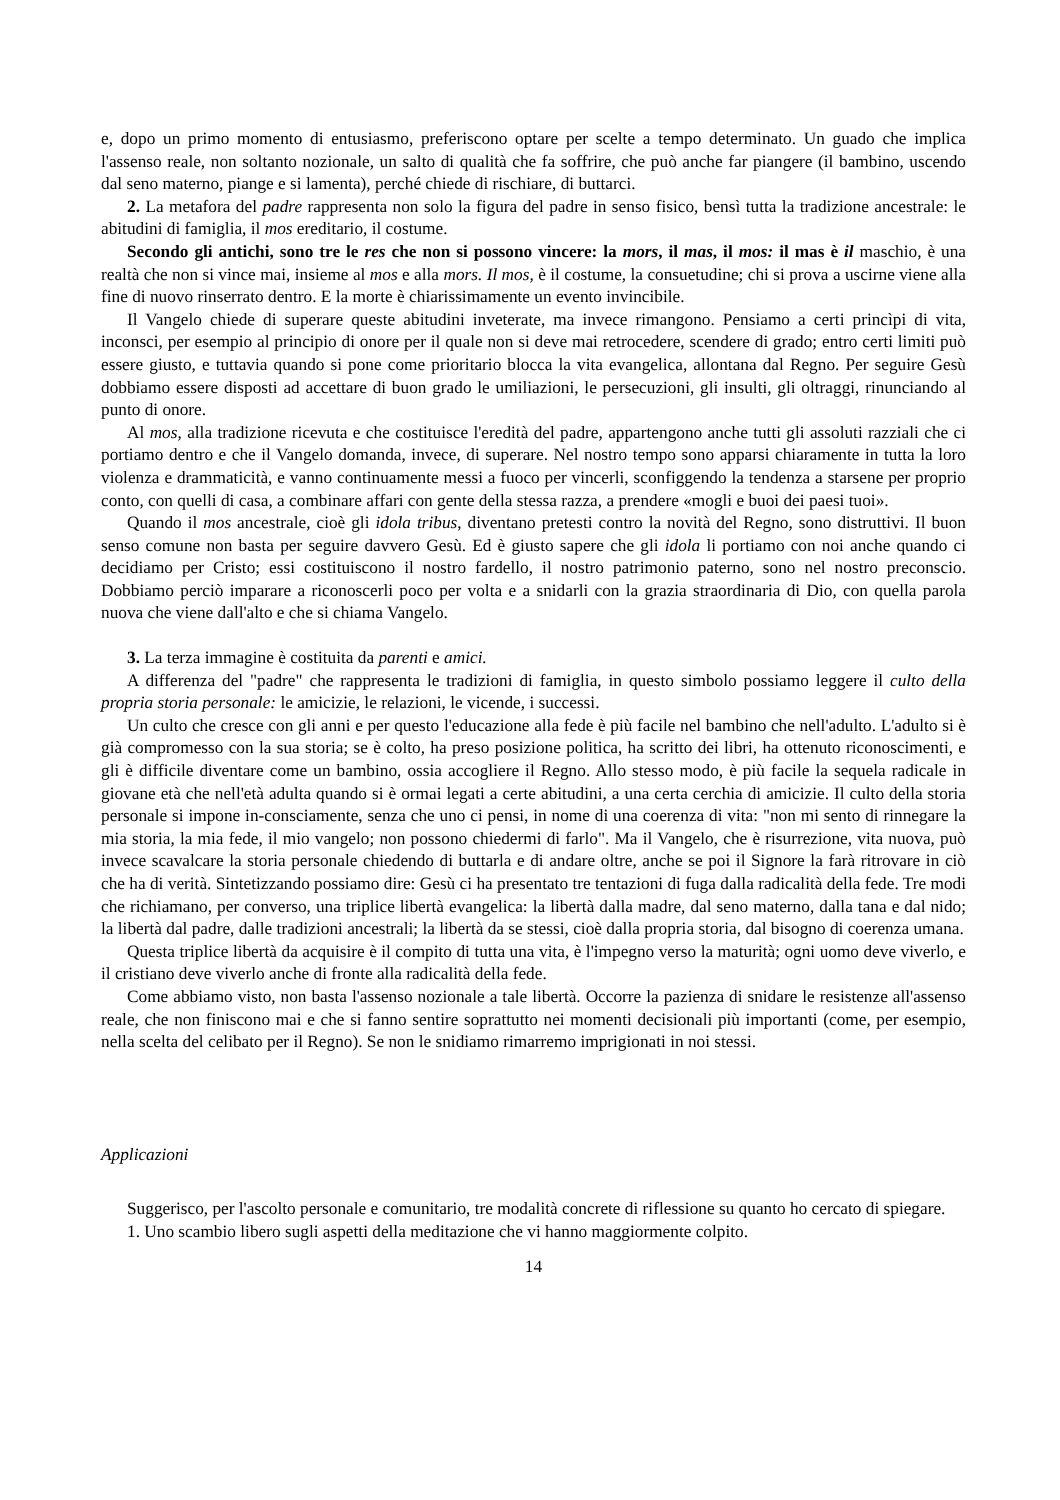e, dopo un primo momento di entusiasmo, preferiscono optare per scelte a tempo determinato. Un guado che implica l'assenso reale, non soltanto nozionale, un salto di qualità che fa soffrire, che può anche far piangere (il bambino, uscendo dal seno materno, piange e si lamenta), perché chiede di rischiare, di buttarci.
2. La metafora del padre rappresenta non solo la figura del padre in senso fisico, bensì tutta la tradizione ancestrale: le abitudini di famiglia, il mos ereditario, il costume.
Secondo gli antichi, sono tre le res che non si possono vincere: la mors, il mas, il mos: il mas è il maschio, è una realtà che non si vince mai, insieme al mos e alla mors. Il mos, è il costume, la consuetudine; chi si prova a uscirne viene alla fine di nuovo rinserrato dentro. E la morte è chiarissimamente un evento invincibile.
Il Vangelo chiede di superare queste abitudini inveterate, ma invece rimangono. Pensiamo a certi princìpi di vita, inconsci, per esempio al principio di onore per il quale non si deve mai retrocedere, scendere di grado; entro certi limiti può essere giusto, e tuttavia quando si pone come prioritario blocca la vita evangelica, allontana dal Regno. Per seguire Gesù dobbiamo essere disposti ad accettare di buon grado le umiliazioni, le persecuzioni, gli insulti, gli oltraggi, rinunciando al punto di onore.
Al mos, alla tradizione ricevuta e che costituisce l'eredità del padre, appartengono anche tutti gli assoluti razziali che ci portiamo dentro e che il Vangelo domanda, invece, di superare. Nel nostro tempo sono apparsi chiaramente in tutta la loro violenza e drammaticità, e vanno continuamente messi a fuoco per vincerli, sconfiggendo la tendenza a starsene per proprio conto, con quelli di casa, a combinare affari con gente della stessa razza, a prendere «mogli e buoi dei paesi tuoi».
Quando il mos ancestrale, cioè gli idola tribus, diventano pretesti contro la novità del Regno, sono distruttivi. Il buon senso comune non basta per seguire davvero Gesù. Ed è giusto sapere che gli idola li portiamo con noi anche quando ci decidiamo per Cristo; essi costituiscono il nostro fardello, il nostro patrimonio paterno, sono nel nostro preconscio. Dobbiamo perciò imparare a riconoscerli poco per volta e a snidarli con la grazia straordinaria di Dio, con quella parola nuova che viene dall'alto e che si chiama Vangelo.
3. La terza immagine è costituita da parenti e amici.
A differenza del "padre" che rappresenta le tradizioni di famiglia, in questo simbolo possiamo leggere il culto della propria storia personale: le amicizie, le relazioni, le vicende, i successi.
Un culto che cresce con gli anni e per questo l'educazione alla fede è più facile nel bambino che nell'adulto. L'adulto si è già compromesso con la sua storia; se è colto, ha preso posizione politica, ha scritto dei libri, ha ottenuto riconoscimenti, e gli è difficile diventare come un bambino, ossia accogliere il Regno. Allo stesso modo, è più facile la sequela radicale in giovane età che nell'età adulta quando si è ormai legati a certe abitudini, a una certa cerchia di amicizie. Il culto della storia personale si impone in-consciamente, senza che uno ci pensi, in nome di una coerenza di vita: "non mi sento di rinnegare la mia storia, la mia fede, il mio vangelo; non possono chiedermi di farlo". Ma il Vangelo, che è risurrezione, vita nuova, può invece scavalcare la storia personale chiedendo di buttarla e di andare oltre, anche se poi il Signore la farà ritrovare in ciò che ha di verità. Sintetizzando possiamo dire: Gesù ci ha presentato tre tentazioni di fuga dalla radicalità della fede. Tre modi che richiamano, per converso, una triplice libertà evangelica: la libertà dalla madre, dal seno materno, dalla tana e dal nido; la libertà dal padre, dalle tradizioni ancestrali; la libertà da se stessi, cioè dalla propria storia, dal bisogno di coerenza umana.
Questa triplice libertà da acquisire è il compito di tutta una vita, è l'impegno verso la maturità; ogni uomo deve viverlo, e il cristiano deve viverlo anche di fronte alla radicalità della fede.
Come abbiamo visto, non basta l'assenso nozionale a tale libertà. Occorre la pazienza di snidare le resistenze all'assenso reale, che non finiscono mai e che si fanno sentire soprattutto nei momenti decisionali più importanti (come, per esempio, nella scelta del celibato per il Regno). Se non le snidiamo rimarremo imprigionati in noi stessi.
Applicazioni
Suggerisco, per l'ascolto personale e comunitario, tre modalità concrete di riflessione su quanto ho cercato di spiegare.
1. Uno scambio libero sugli aspetti della meditazione che vi hanno maggiormente colpito.
14